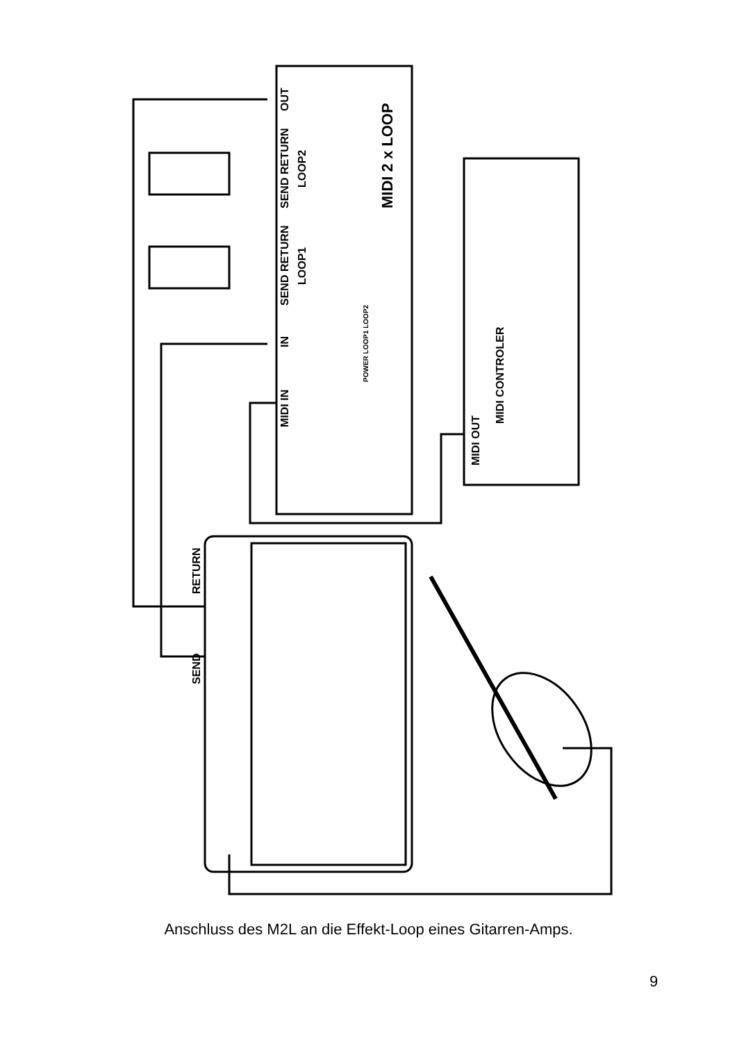MIDI 2 x LOOP
MIDI IN
IN
SEND RETURN
LOOP1
SEND RETURN
LOOP2
OUT
POWER LOOP1 LOOP2
MIDI OUT
MIDI CONTROLER
RETURN
SEND
Anschluss des M2L an die Effekt-Loop eines Gitarren-Amps.
9